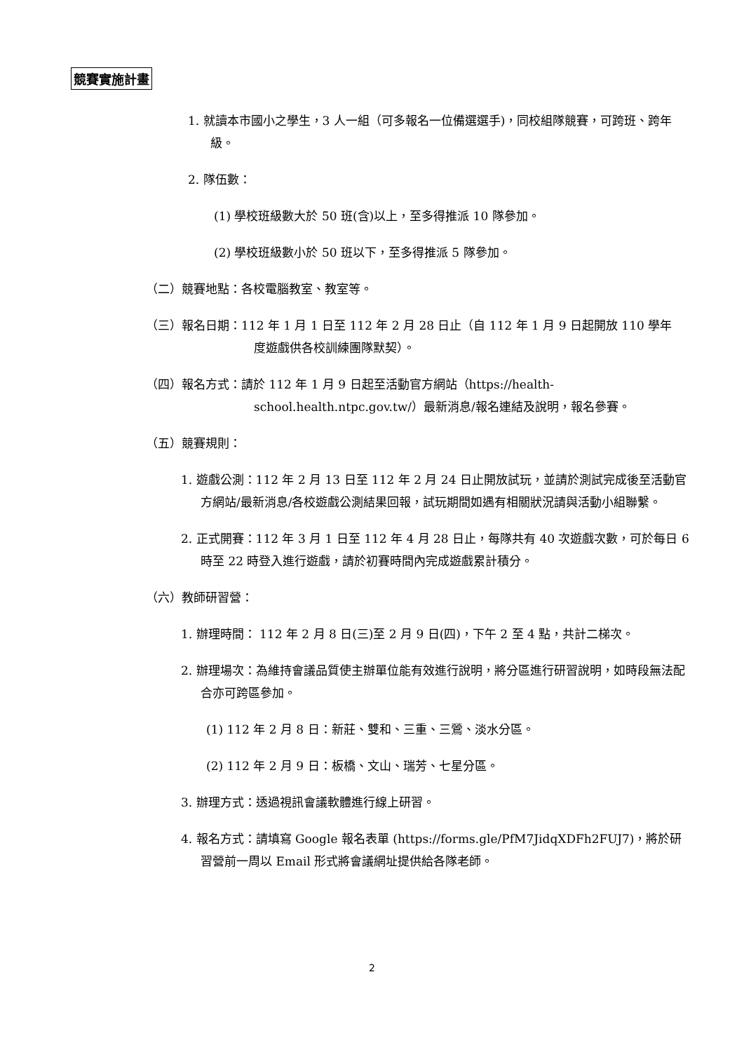競賽實施計畫
1. 就讀本市國小之學生，3 人一組（可多報名一位備選選手)，同校組隊競賽，可跨班、跨年級。
2. 隊伍數：
(1) 學校班級數大於 50 班(含)以上，至多得推派 10 隊參加。
(2) 學校班級數小於 50 班以下，至多得推派 5 隊參加。
（二）競賽地點：各校電腦教室、教室等。
（三）報名日期：112 年 1 月 1 日至 112 年 2 月 28 日止（自 112 年 1 月 9 日起開放 110 學年度遊戲供各校訓練團隊默契）。
（四）報名方式：請於 112 年 1 月 9 日起至活動官方網站（https://health-school.health.ntpc.gov.tw/）最新消息/報名連結及說明，報名參賽。
（五）競賽規則：
1. 遊戲公測：112 年 2 月 13 日至 112 年 2 月 24 日止開放試玩，並請於測試完成後至活動官方網站/最新消息/各校遊戲公測結果回報，試玩期間如遇有相關狀況請與活動小組聯繫。
2. 正式開賽：112 年 3 月 1 日至 112 年 4 月 28 日止，每隊共有 40 次遊戲次數，可於每日 6 時至 22 時登入進行遊戲，請於初賽時間內完成遊戲累計積分。
（六）教師研習營：
1. 辦理時間： 112 年 2 月 8 日(三)至 2 月 9 日(四)，下午 2 至 4 點，共計二梯次。
2. 辦理場次：為維持會議品質使主辦單位能有效進行說明，將分區進行研習說明，如時段無法配合亦可跨區參加。
(1) 112 年 2 月 8 日：新莊、雙和、三重、三鶯、淡水分區。
(2) 112 年 2 月 9 日：板橋、文山、瑞芳、七星分區。
3. 辦理方式：透過視訊會議軟體進行線上研習。
4. 報名方式：請填寫 Google 報名表單 (https://forms.gle/PfM7JidqXDFh2FUJ7)，將於研習營前一周以 Email 形式將會議網址提供給各隊老師。
2